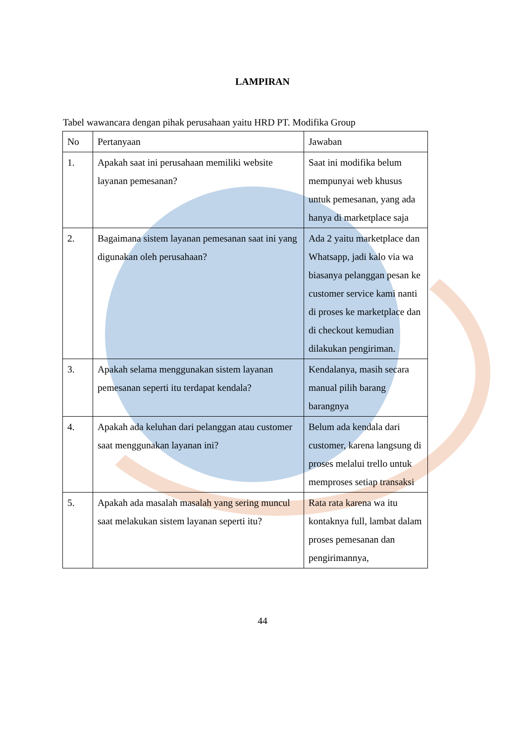LAMPIRAN
Tabel wawancara dengan pihak perusahaan yaitu HRD PT. Modifika Group
| No | Pertanyaan | Jawaban |
| 1. | Apakah saat ini perusahaan memiliki website layanan pemesanan? | Saat ini modifika belum mempunyai web khusus untuk pemesanan, yang ada hanya di marketplace saja |
| 2. | Bagaimana sistem layanan pemesanan saat ini yang digunakan oleh perusahaan? | Ada 2 yaitu marketplace dan Whatsapp, jadi kalo via wa biasanya pelanggan pesan ke customer service kami nanti di proses ke marketplace dan di checkout kemudian dilakukan pengiriman. |
| 3. | Apakah selama menggunakan sistem layanan pemesanan seperti itu terdapat kendala? | Kendalanya, masih secara manual pilih barang barangnya |
| 4. | Apakah ada keluhan dari pelanggan atau customer saat menggunakan layanan ini? | Belum ada kendala dari customer, karena langsung di proses melalui trello untuk memproses setiap transaksi |
| 5. | Apakah ada masalah masalah yang sering muncul saat melakukan sistem layanan seperti itu? | Rata rata karena wa itu kontaknya full, lambat dalam proses pemesanan dan pengirimannya, |
44